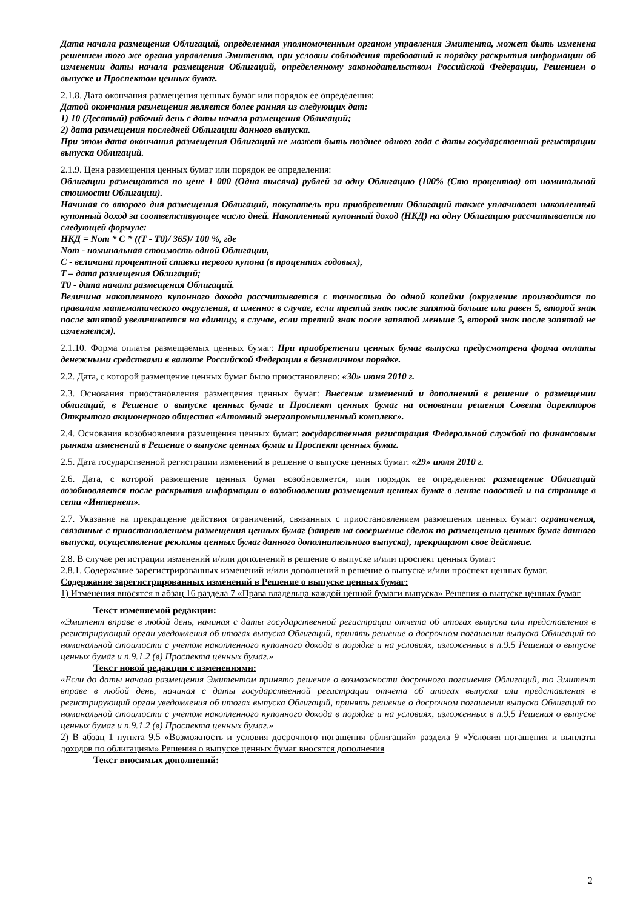Дата начала размещения Облигаций, определенная уполномоченным органом управления Эмитента, может быть изменена решением того же органа управления Эмитента, при условии соблюдения требований к порядку раскрытия информации об изменении даты начала размещения Облигаций, определенному законодательством Российской Федерации, Решением о выпуске и Проспектом ценных бумаг.
2.1.8. Дата окончания размещения ценных бумаг или порядок ее определения:
Датой окончания размещения является более ранняя из следующих дат:
1) 10 (Десятый) рабочий день с даты начала размещения Облигаций;
2) дата размещения последней Облигации данного выпуска.
При этом дата окончания размещения Облигаций не может быть позднее одного года с даты государственной регистрации выпуска Облигаций.
2.1.9. Цена размещения ценных бумаг или порядок ее определения:
Облигации размещаются по цене 1 000 (Одна тысяча) рублей за одну Облигацию (100% (Сто процентов) от номинальной стоимости Облигации).
Начиная со второго дня размещения Облигаций, покупатель при приобретении Облигаций также уплачивает накопленный купонный доход за соответствующее число дней. Накопленный купонный доход (НКД) на одну Облигацию рассчитывается по следующей формуле:
НКД = Nom * C * ((T - T0)/ 365)/ 100 %, где
Nom - номинальная стоимость одной Облигации,
С - величина процентной ставки первого купона (в процентах годовых),
Т – дата размещения Облигаций;
Т0 - дата начала размещения Облигаций.
Величина накопленного купонного дохода рассчитывается с точностью до одной копейки (округление производится по правилам математического округления, а именно: в случае, если третий знак после запятой больше или равен 5, второй знак после запятой увеличивается на единицу, в случае, если третий знак после запятой меньше 5, второй знак после запятой не изменяется).
2.1.10. Форма оплаты размещаемых ценных бумаг: При приобретении ценных бумаг выпуска предусмотрена форма оплаты денежными средствами в валюте Российской Федерации в безналичном порядке.
2.2. Дата, с которой размещение ценных бумаг было приостановлено: «30» июня 2010 г.
2.3. Основания приостановления размещения ценных бумаг: Внесение изменений и дополнений в решение о размещении облигаций, в Решение о выпуске ценных бумаг и Проспект ценных бумаг на основании решения Совета директоров Открытого акционерного общества «Атомный энергопромышленный комплекс».
2.4. Основания возобновления размещения ценных бумаг: государственная регистрация Федеральной службой по финансовым рынкам изменений в Решение о выпуске ценных бумаг и Проспект ценных бумаг.
2.5. Дата государственной регистрации изменений в решение о выпуске ценных бумаг: «29» июля 2010 г.
2.6. Дата, с которой размещение ценных бумаг возобновляется, или порядок ее определения: размещение Облигаций возобновляется после раскрытия информации о возобновлении размещения ценных бумаг в ленте новостей и на странице в сети «Интернет».
2.7. Указание на прекращение действия ограничений, связанных с приостановлением размещения ценных бумаг: ограничения, связанные с приостановлением размещения ценных бумаг (запрет на совершение сделок по размещению ценных бумаг данного выпуска, осуществление рекламы ценных бумаг данного дополнительного выпуска), прекращают свое действие.
2.8. В случае регистрации изменений и/или дополнений в решение о выпуске и/или проспект ценных бумаг:
2.8.1. Содержание зарегистрированных изменений и/или дополнений в решение о выпуске и/или проспект ценных бумаг.
Содержание зарегистрированных изменений в Решение о выпуске ценных бумаг:
1) Изменения вносятся в абзац 16 раздела 7 «Права владельца каждой ценной бумаги выпуска» Решения о выпуске ценных бумаг
Текст изменяемой редакции:
«Эмитент вправе в любой день, начиная с даты государственной регистрации отчета об итогах выпуска или представления в регистрирующий орган уведомления об итогах выпуска Облигаций, принять решение о досрочном погашении выпуска Облигаций по номинальной стоимости с учетом накопленного купонного дохода в порядке и на условиях, изложенных в п.9.5 Решения о выпуске ценных бумаг и п.9.1.2 (в) Проспекта ценных бумаг.»
Текст новой редакции с изменениями:
«Если до даты начала размещения Эмитентом принято решение о возможности досрочного погашения Облигаций, то Эмитент вправе в любой день, начиная с даты государственной регистрации отчета об итогах выпуска или представления в регистрирующий орган уведомления об итогах выпуска Облигаций, принять решение о досрочном погашении выпуска Облигаций по номинальной стоимости с учетом накопленного купонного дохода в порядке и на условиях, изложенных в п.9.5 Решения о выпуске ценных бумаг и п.9.1.2 (в) Проспекта ценных бумаг.»
2) В абзац 1 пункта 9.5 «Возможность и условия досрочного погашения облигаций» раздела 9 «Условия погашения и выплаты доходов по облигациям» Решения о выпуске ценных бумаг вносятся дополнения
Текст вносимых дополнений:
2